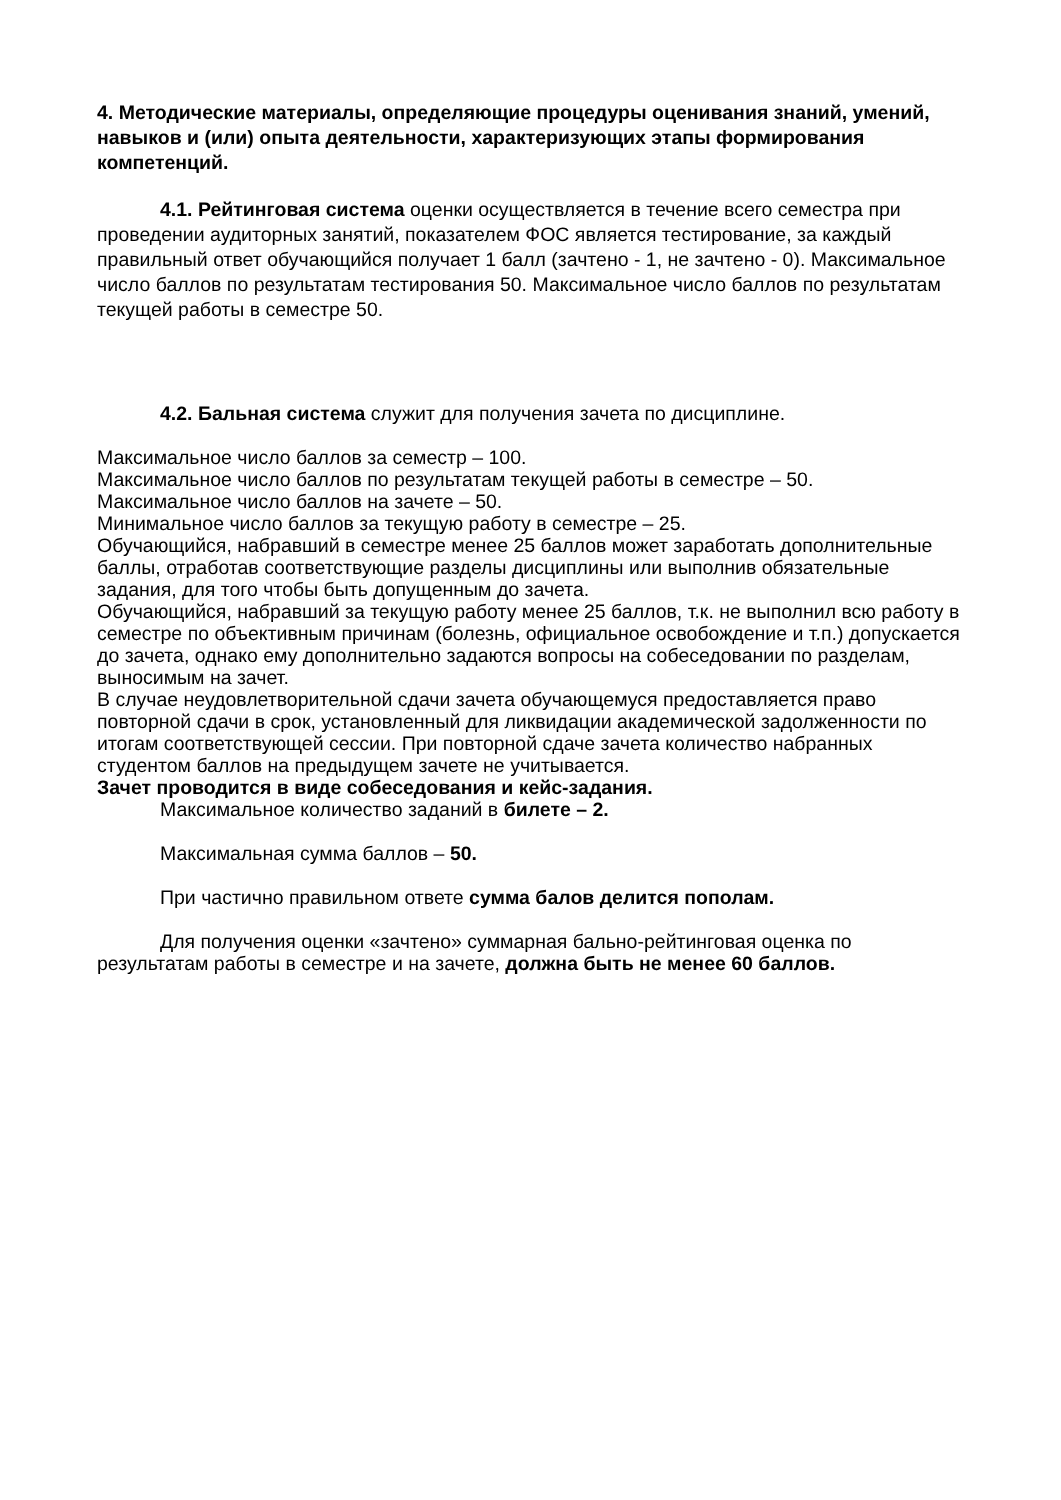4. Методические материалы, определяющие процедуры оценивания знаний, умений, навыков и (или) опыта деятельности, характеризующих этапы формирования компетенций.
4.1. Рейтинговая система оценки осуществляется в течение всего семестра при проведении аудиторных занятий, показателем ФОС является тестирование, за каждый правильный ответ обучающийся получает 1 балл (зачтено - 1, не зачтено - 0). Максимальное число баллов по результатам тестирования 50. Максимальное число баллов по результатам текущей работы в семестре 50.
4.2. Бальная система служит для получения зачета по дисциплине.
Максимальное число баллов за семестр – 100.
Максимальное число баллов по результатам текущей работы в семестре – 50.
Максимальное число баллов на зачете – 50.
Минимальное число баллов за текущую работу в семестре – 25.
Обучающийся, набравший в семестре менее 25 баллов может заработать дополнительные баллы, отработав соответствующие разделы дисциплины или выполнив обязательные задания, для того чтобы быть допущенным до зачета.
Обучающийся, набравший за текущую работу менее 25 баллов, т.к. не выполнил всю работу в семестре по объективным причинам (болезнь, официальное освобождение и т.п.) допускается до зачета, однако ему дополнительно задаются вопросы на собеседовании по разделам, выносимым на зачет.
В случае неудовлетворительной сдачи зачета обучающемуся предоставляется право повторной сдачи в срок, установленный для ликвидации академической задолженности по итогам соответствующей сессии. При повторной сдаче зачета количество набранных студентом баллов на предыдущем зачете не учитывается.
Зачет проводится в виде собеседования и кейс-задания.
Максимальное количество заданий в билете – 2.
Максимальная сумма баллов – 50.
При частично правильном ответе сумма балов делится пополам.
Для получения оценки «зачтено» суммарная бально-рейтинговая оценка по результатам работы в семестре и на зачете, должна быть не менее 60 баллов.